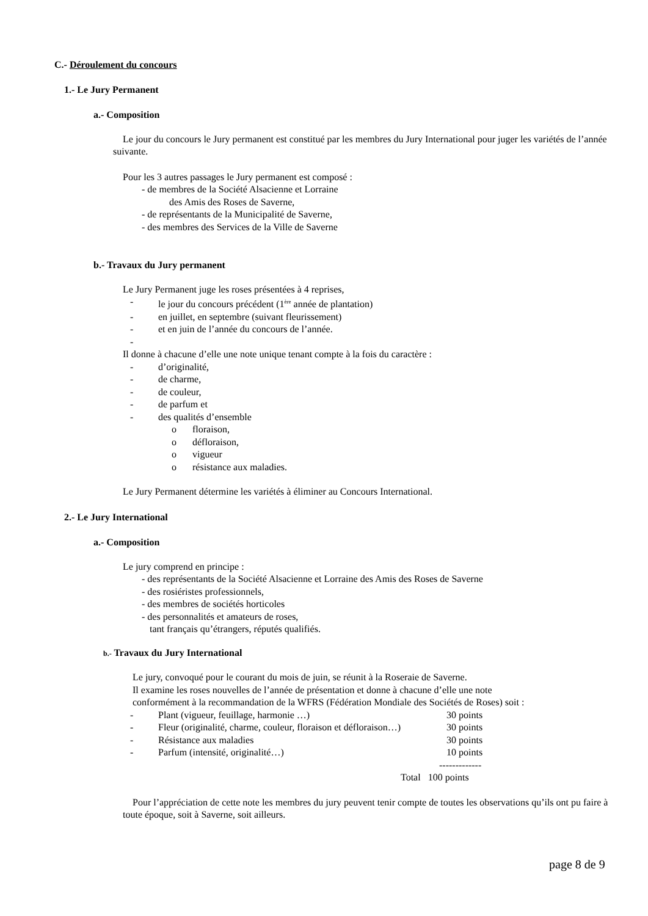C.- Déroulement du concours
1.- Le Jury Permanent
a.- Composition
Le jour du concours le Jury permanent est constitué par les membres du Jury International pour juger les variétés de l’année suivante.
Pour les 3 autres passages le Jury permanent est composé :
- de membres de la Société Alsacienne et Lorraine
des Amis des Roses de Saverne,
- de représentants de la Municipalité de Saverne,
- des membres des Services de la Ville de Saverne
b.- Travaux du Jury permanent
Le Jury Permanent juge les roses présentées à 4 reprises,
- le jour du concours précédent (1<sup>ère</sup> année de plantation)
- en juillet, en septembre (suivant fleurissement)
- et en juin de l’année du concours de l’année.
-
Il donne à chacune d’elle une note unique tenant compte à la fois du caractère :
- d’originalité,
- de charme,
- de couleur,
- de parfum et
- des qualités d’ensemble
o floraison,
o défloraison,
o vigueur
o résistance aux maladies.
Le Jury Permanent détermine les variétés à éliminer au Concours International.
2.- Le Jury International
a.- Composition
Le jury comprend en principe :
- des représentants de la Société Alsacienne et Lorraine des Amis des Roses de Saverne
- des rosiéristes professionnels,
- des membres de sociétés horticoles
- des personnalités et amateurs de roses,
tant français qu’étrangers, réputés qualifiés.
b.- Travaux du Jury International
Le jury, convoqué pour le courant du mois de juin, se réunit à la Roseraie de Saverne.
Il examine les roses nouvelles de l’année de présentation et donne à chacune d’elle une note
conformément à la recommandation de la WFRS (Fédération Mondiale des Sociétés de Roses) soit :
- Plant (vigueur, feuillage, harmonie …) 30 points
- Fleur (originalité, charme, couleur, floraison et défloraison…) 30 points
- Résistance aux maladies 30 points
- Parfum (intensité, originalité…) 10 points
-------------
Total 100 points
Pour l’appréciation de cette note les membres du jury peuvent tenir compte de toutes les observations qu’ils ont pu faire à toute époque, soit à Saverne, soit ailleurs.
page 8 de 9